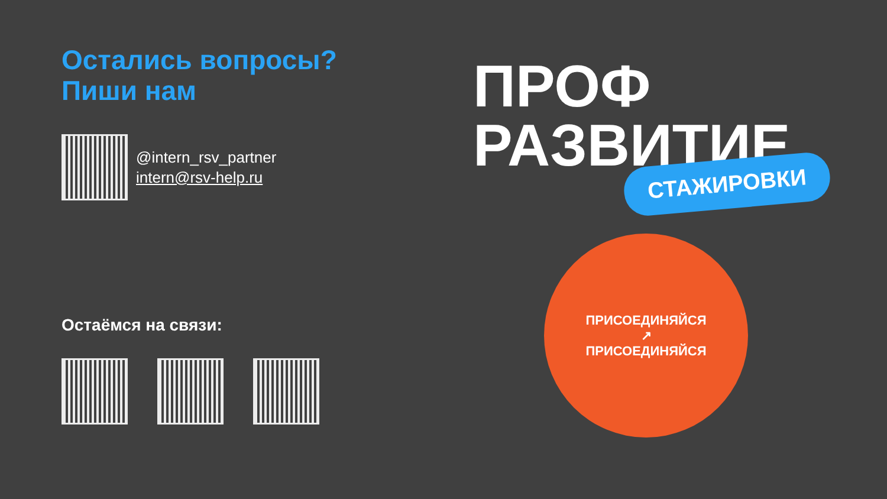Остались вопросы?
Пиши нам
@intern_rsv_partner
intern@rsv-help.ru
Остаёмся на связи:
ПРОФ
РАЗВИТИЕ
СТАЖИРОВКИ
ПРИСОЕДИНЯЙСЯ
↗
ПРИСОЕДИНЯЙСЯ